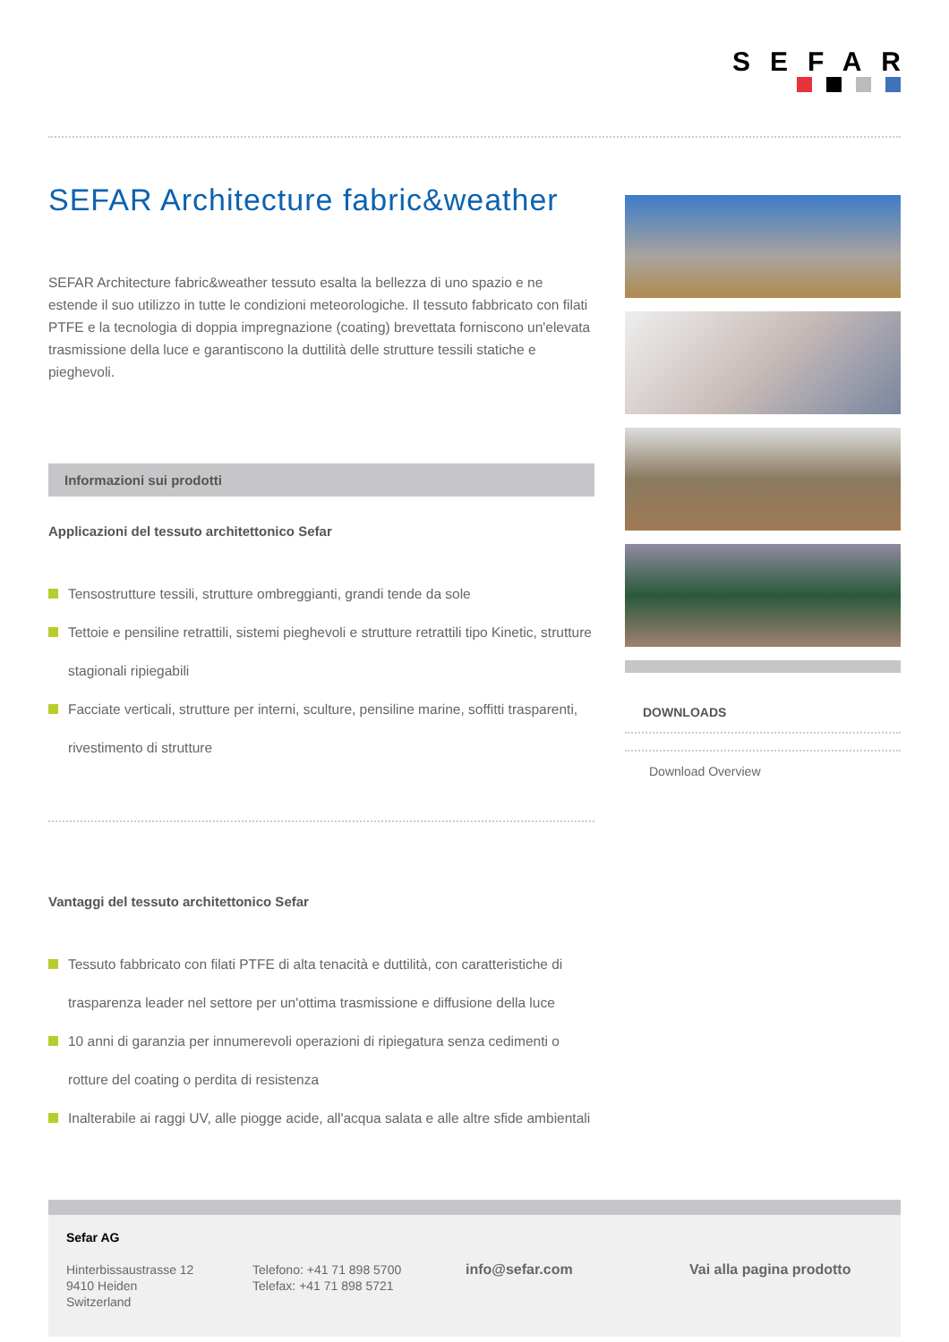SEFAR
SEFAR Architecture fabric&weather
SEFAR Architecture fabric&weather tessuto esalta la bellezza di uno spazio e ne estende il suo utilizzo in tutte le condizioni meteorologiche. Il tessuto fabbricato con filati PTFE e la tecnologia di doppia impregnazione (coating) brevettata forniscono un'elevata trasmissione della luce e garantiscono la duttilità delle strutture tessili statiche e pieghevoli.
Informazioni sui prodotti
Applicazioni del tessuto architettonico Sefar
Tensostrutture tessili, strutture ombreggianti, grandi tende da sole
Tettoie e pensiline retrattili, sistemi pieghevoli e strutture retrattili tipo Kinetic, strutture stagionali ripiegabili
Facciate verticali, strutture per interni, sculture, pensiline marine, soffitti trasparenti, rivestimento di strutture
Vantaggi del tessuto architettonico Sefar
Tessuto fabbricato con filati PTFE di alta tenacità e duttilità, con caratteristiche di trasparenza leader nel settore per un'ottima trasmissione e diffusione della luce
10 anni di garanzia per innumerevoli operazioni di ripiegatura senza cedimenti o rotture del coating o perdita di resistenza
Inalterabile ai raggi UV, alle piogge acide, all'acqua salata e alle altre sfide ambientali
DOWNLOADS
Download Overview
Sefar AG
Hinterbissaustrasse 12
9410 Heiden
Switzerland
Telefono: +41 71 898 5700
Telefax: +41 71 898 5721
info@sefar.com
Vai alla pagina prodotto